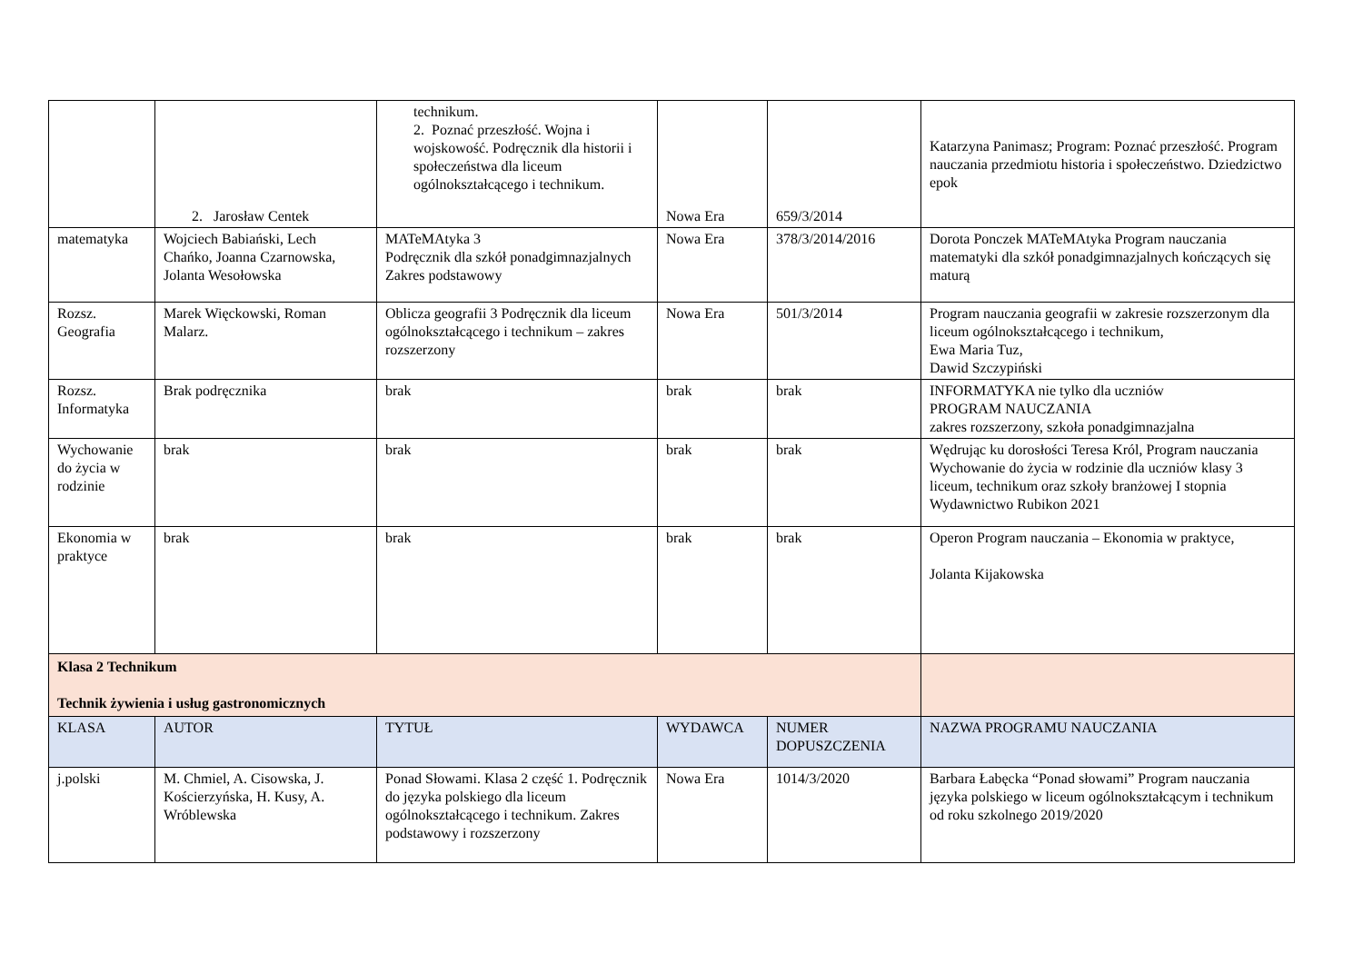| | 2. Jarosław Centek | technikum. 2. Poznać przeszłość. Wojna i wojskowość. Podręcznik dla historii i społeczeństwa dla liceum ogólnokształcącego i technikum. | Nowa Era | 659/3/2014 | Katarzyna Panimasz; Program: Poznać przeszłość. Program nauczania przedmiotu historia i społeczeństwo. Dziedzictwo epok |
| matematyka | Wojciech Babiański, Lech Chańko, Joanna Czarnowska, Jolanta Wesołowska | MATeMAtyka 3 Podręcznik dla szkół ponadgimnazjalnych Zakres podstawowy | Nowa Era | 378/3/2014/2016 | Dorota Ponczek MATeMAtyka Program nauczania matematyki dla szkół ponadgimnazjalnych kończących się maturą |
| Rozsz. Geografia | Marek Więckowski, Roman Malarz. | Oblicza geografii 3 Podręcznik dla liceum ogólnokształcącego i technikum – zakres rozszerzony | Nowa Era | 501/3/2014 | Program nauczania geografii w zakresie rozszerzonym dla liceum ogólnokształcącego i technikum, Ewa Maria Tuz, Dawid Szczypiński |
| Rozsz. Informatyka | Brak podręcznika | brak | brak | brak | INFORMATYKA nie tylko dla uczniów PROGRAM NAUCZANIA zakres rozszerzony, szkoła ponadgimnazjalna |
| Wychowanie do życia w rodzinie | brak | brak | brak | brak | Wędrując ku dorosłości Teresa Król, Program nauczania Wychowanie do życia w rodzinie dla uczniów klasy 3 liceum, technikum oraz szkoły branżowej I stopnia Wydawnictwo Rubikon 2021 |
| Ekonomia w praktyce | brak | brak | brak | brak | Operon Program nauczania – Ekonomia w praktyce, Jolanta Kijakowska |
| Klasa 2 Technikum Technik żywienia i usług gastronomicznych | | | | | |
| KLASA | AUTOR | TYTUŁ | WYDAWCA | NUMER DOPUSZCZENIA | NAZWA PROGRAMU NAUCZANIA |
| j.polski | M. Chmiel, A. Cisowska, J. Kościerzyńska, H. Kusy, A. Wróblewska | Ponad Słowami. Klasa 2 część 1. Podręcznik do języka polskiego dla liceum ogólnokształcącego i technikum. Zakres podstawowy i rozszerzony | Nowa Era | 1014/3/2020 | Barbara Łabęcka “Ponad słowami” Program nauczania języka polskiego w liceum ogólnokształcącym i technikum od roku szkolnego 2019/2020 |